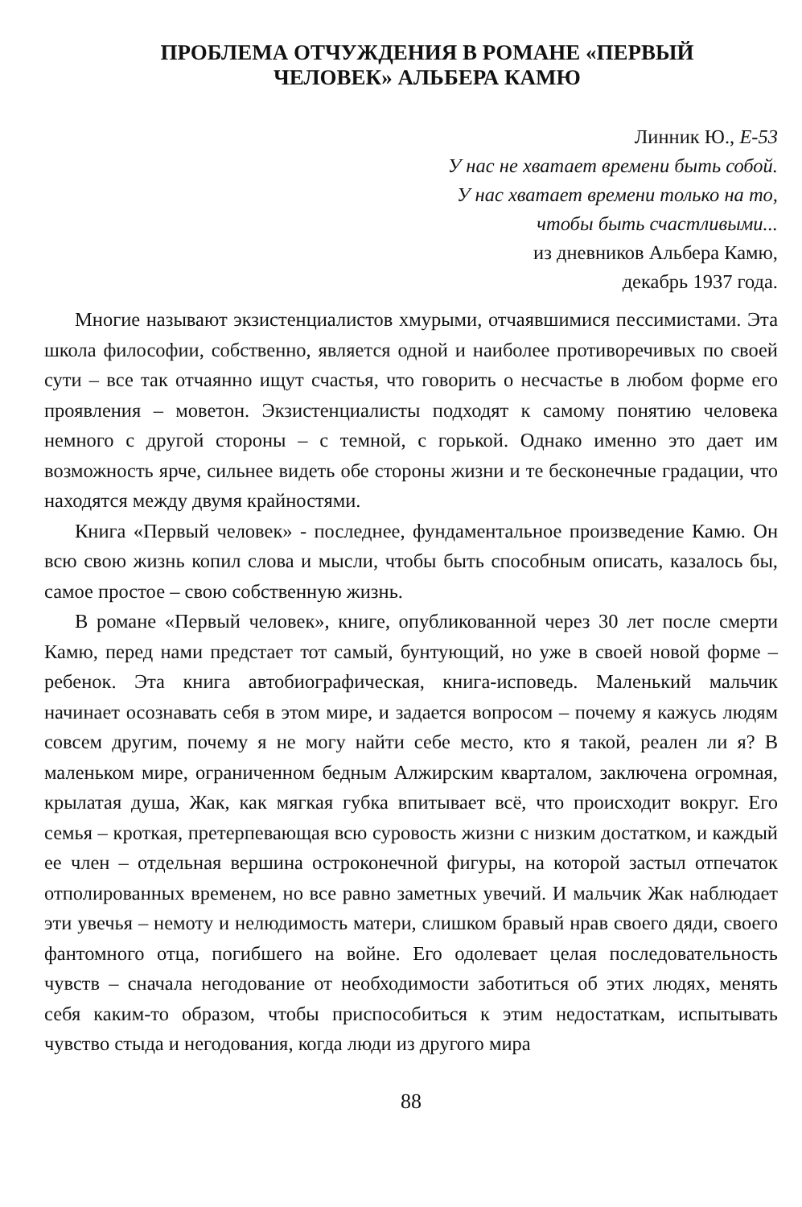ПРОБЛЕМА ОТЧУЖДЕНИЯ В РОМАНЕ «ПЕРВЫЙ
ЧЕЛОВЕК» АЛЬБЕРА КАМЮ
Линник Ю., Е-53
У нас не хватает времени быть собой.
У нас хватает времени только на то,
чтобы быть счастливыми...
из дневников Альбера Камю,
декабрь 1937 года.
Многие называют экзистенциалистов хмурыми, отчаявшимися пессимистами. Эта школа философии, собственно, является одной и наиболее противоречивых по своей сути – все так отчаянно ищут счастья, что говорить о несчастье в любом форме его проявления – моветон. Экзистенциалисты подходят к самому понятию человека немного с другой стороны – с темной, с горькой. Однако именно это дает им возможность ярче, сильнее видеть обе стороны жизни и те бесконечные градации, что находятся между двумя крайностями.
Книга «Первый человек» - последнее, фундаментальное произведение Камю. Он всю свою жизнь копил слова и мысли, чтобы быть способным описать, казалось бы, самое простое – свою собственную жизнь.
В романе «Первый человек», книге, опубликованной через 30 лет после смерти Камю, перед нами предстает тот самый, бунтующий, но уже в своей новой форме – ребенок. Эта книга автобиографическая, книга-исповедь. Маленький мальчик начинает осознавать себя в этом мире, и задается вопросом – почему я кажусь людям совсем другим, почему я не могу найти себе место, кто я такой, реален ли я? В маленьком мире, ограниченном бедным Алжирским кварталом, заключена огромная, крылатая душа, Жак, как мягкая губка впитывает всё, что происходит вокруг. Его семья – кроткая, претерпевающая всю суровость жизни с низким достатком, и каждый ее член – отдельная вершина остроконечной фигуры, на которой застыл отпечаток отполированных временем, но все равно заметных увечий. И мальчик Жак наблюдает эти увечья – немоту и нелюдимость матери, слишком бравый нрав своего дяди, своего фантомного отца, погибшего на войне. Его одолевает целая последовательность чувств – сначала негодование от необходимости заботиться об этих людях, менять себя каким-то образом, чтобы приспособиться к этим недостаткам, испытывать чувство стыда и негодования, когда люди из другого мира
88